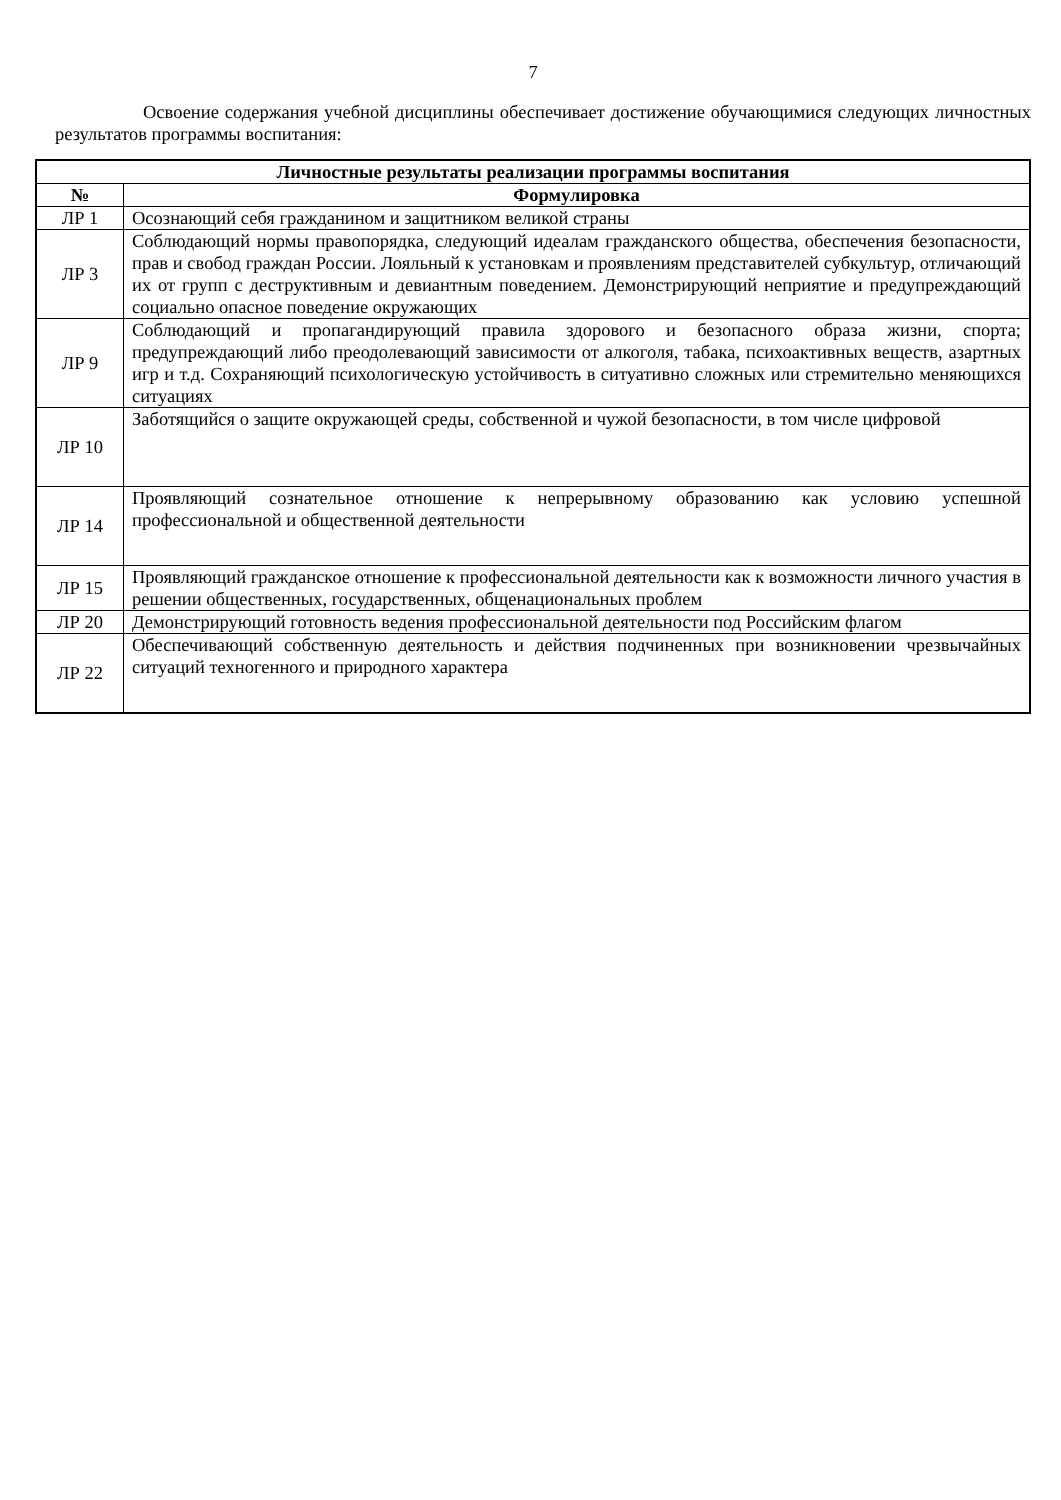7
Освоение содержания учебной дисциплины обеспечивает достижение обучающимися следующих личностных результатов программы воспитания:
| Личностные результаты реализации программы воспитания | |
| --- | --- |
| № | Формулировка |
| ЛР 1 | Осознающий себя гражданином и защитником великой страны |
| ЛР 3 | Соблюдающий нормы правопорядка, следующий идеалам гражданского общества, обеспечения безопасности, прав и свобод граждан России. Лояльный к установкам и проявлениям представителей субкультур, отличающий их от групп с деструктивным и девиантным поведением. Демонстрирующий неприятие и предупреждающий социально опасное поведение окружающих |
| ЛР 9 | Соблюдающий и пропагандирующий правила здорового и безопасного образа жизни, спорта; предупреждающий либо преодолевающий зависимости от алкоголя, табака, психоактивных веществ, азартных игр и т.д. Сохраняющий психологическую устойчивость в ситуативно сложных или стремительно меняющихся ситуациях |
| ЛР 10 | Заботящийся о защите окружающей среды, собственной и чужой безопасности, в том числе цифровой |
| ЛР 14 | Проявляющий сознательное отношение к непрерывному образованию как условию успешной профессиональной и общественной деятельности |
| ЛР 15 | Проявляющий гражданское отношение к профессиональной деятельности как к возможности личного участия в решении общественных, государственных, общенациональных проблем |
| ЛР 20 | Демонстрирующий готовность ведения профессиональной деятельности под Российским флагом |
| ЛР 22 | Обеспечивающий собственную деятельность и действия подчиненных при возникновении чрезвычайных ситуаций техногенного и природного характера |